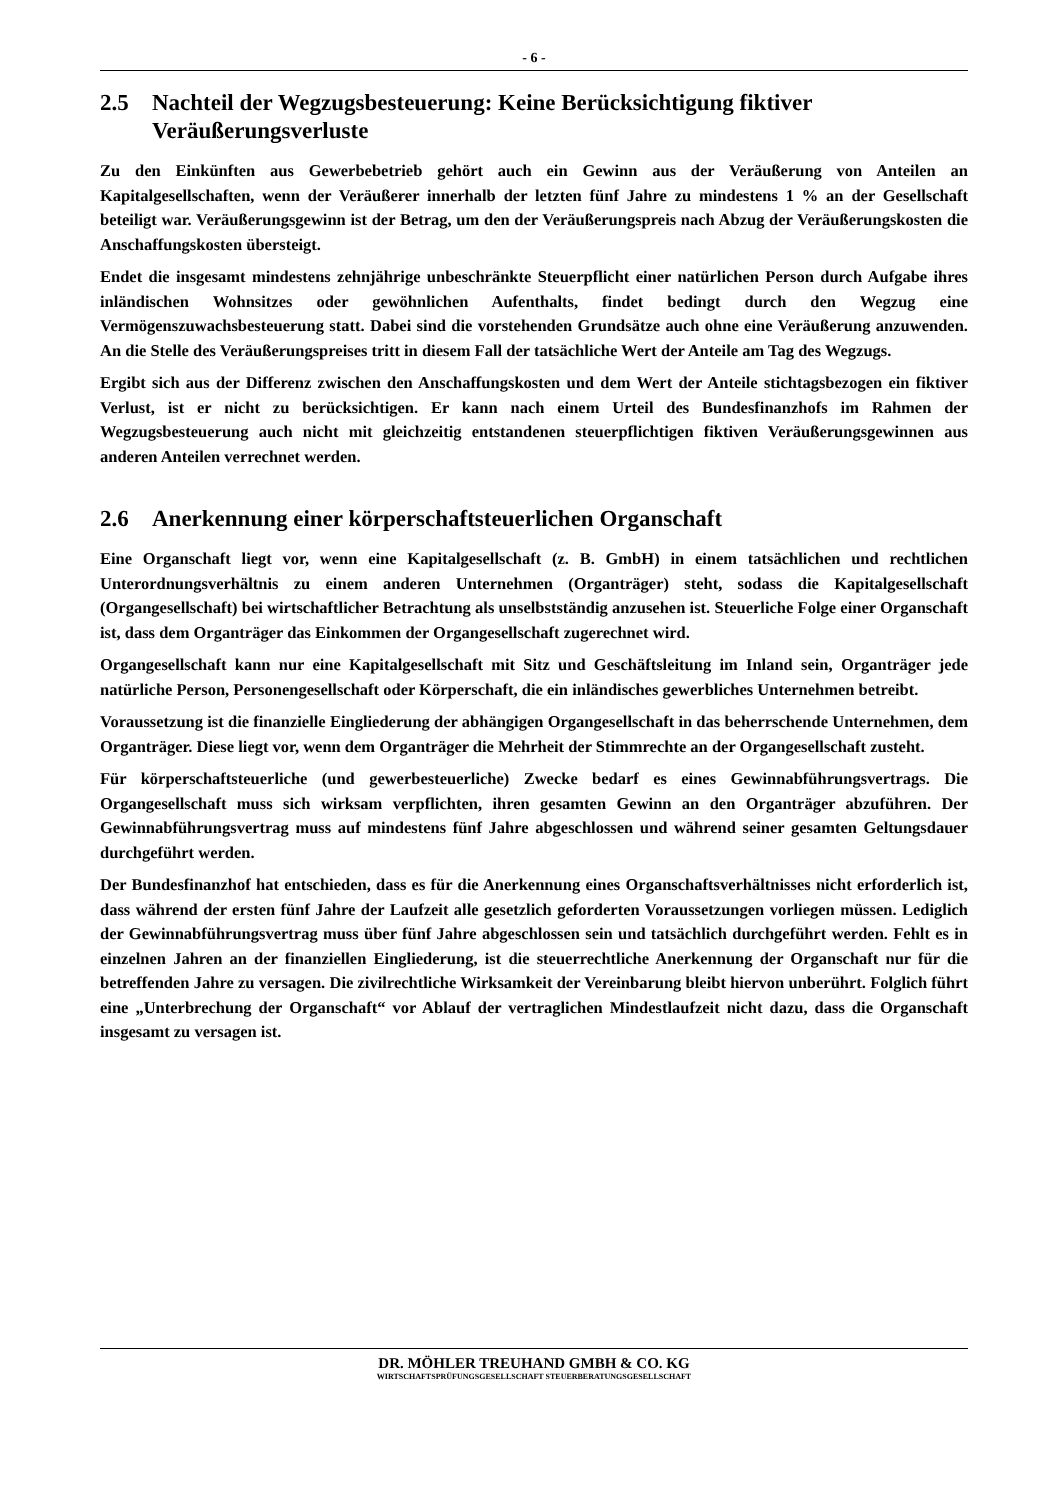- 6 -
2.5 Nachteil der Wegzugsbesteuerung: Keine Berücksichtigung fiktiver Veräußerungsverluste
Zu den Einkünften aus Gewerbebetrieb gehört auch ein Gewinn aus der Veräußerung von Anteilen an Kapitalgesellschaften, wenn der Veräußerer innerhalb der letzten fünf Jahre zu mindestens 1 % an der Gesellschaft beteiligt war. Veräußerungsgewinn ist der Betrag, um den der Veräußerungspreis nach Abzug der Veräußerungskosten die Anschaffungskosten übersteigt.
Endet die insgesamt mindestens zehnjährige unbeschränkte Steuerpflicht einer natürlichen Person durch Aufgabe ihres inländischen Wohnsitzes oder gewöhnlichen Aufenthalts, findet bedingt durch den Wegzug eine Vermögenszuwachsbesteuerung statt. Dabei sind die vorstehenden Grundsätze auch ohne eine Veräußerung anzuwenden. An die Stelle des Veräußerungspreises tritt in diesem Fall der tatsächliche Wert der Anteile am Tag des Wegzugs.
Ergibt sich aus der Differenz zwischen den Anschaffungskosten und dem Wert der Anteile stichtagsbezogen ein fiktiver Verlust, ist er nicht zu berücksichtigen. Er kann nach einem Urteil des Bundesfinanzhofs im Rahmen der Wegzugsbesteuerung auch nicht mit gleichzeitig entstandenen steuerpflichtigen fiktiven Veräußerungsgewinnen aus anderen Anteilen verrechnet werden.
2.6 Anerkennung einer körperschaftsteuerlichen Organschaft
Eine Organschaft liegt vor, wenn eine Kapitalgesellschaft (z. B. GmbH) in einem tatsächlichen und rechtlichen Unterordnungsverhältnis zu einem anderen Unternehmen (Organträger) steht, sodass die Kapitalgesellschaft (Organgesellschaft) bei wirtschaftlicher Betrachtung als unselbstständig anzusehen ist. Steuerliche Folge einer Organschaft ist, dass dem Organträger das Einkommen der Organgesellschaft zugerechnet wird.
Organgesellschaft kann nur eine Kapitalgesellschaft mit Sitz und Geschäftsleitung im Inland sein, Organträger jede natürliche Person, Personengesellschaft oder Körperschaft, die ein inländisches gewerbliches Unternehmen betreibt.
Voraussetzung ist die finanzielle Eingliederung der abhängigen Organgesellschaft in das beherrschende Unternehmen, dem Organträger. Diese liegt vor, wenn dem Organträger die Mehrheit der Stimmrechte an der Organgesellschaft zusteht.
Für körperschaftsteuerliche (und gewerbesteuerliche) Zwecke bedarf es eines Gewinnabführungsvertrags. Die Organgesellschaft muss sich wirksam verpflichten, ihren gesamten Gewinn an den Organträger abzuführen. Der Gewinnabführungsvertrag muss auf mindestens fünf Jahre abgeschlossen und während seiner gesamten Geltungsdauer durchgeführt werden.
Der Bundesfinanzhof hat entschieden, dass es für die Anerkennung eines Organschaftsverhältnisses nicht erforderlich ist, dass während der ersten fünf Jahre der Laufzeit alle gesetzlich geforderten Voraussetzungen vorliegen müssen. Lediglich der Gewinnabführungsvertrag muss über fünf Jahre abgeschlossen sein und tatsächlich durchgeführt werden. Fehlt es in einzelnen Jahren an der finanziellen Eingliederung, ist die steuerrechtliche Anerkennung der Organschaft nur für die betreffenden Jahre zu versagen. Die zivilrechtliche Wirksamkeit der Vereinbarung bleibt hiervon unberührt. Folglich führt eine „Unterbrechung der Organschaft“ vor Ablauf der vertraglichen Mindestlaufzeit nicht dazu, dass die Organschaft insgesamt zu versagen ist.
DR. MÖHLER TREUHAND GMBH & CO. KG
WIRTSCHAFTSPRÜFUNGSGESELLSCHAFT STEUERBERATUNGSGESELLSCHAFT